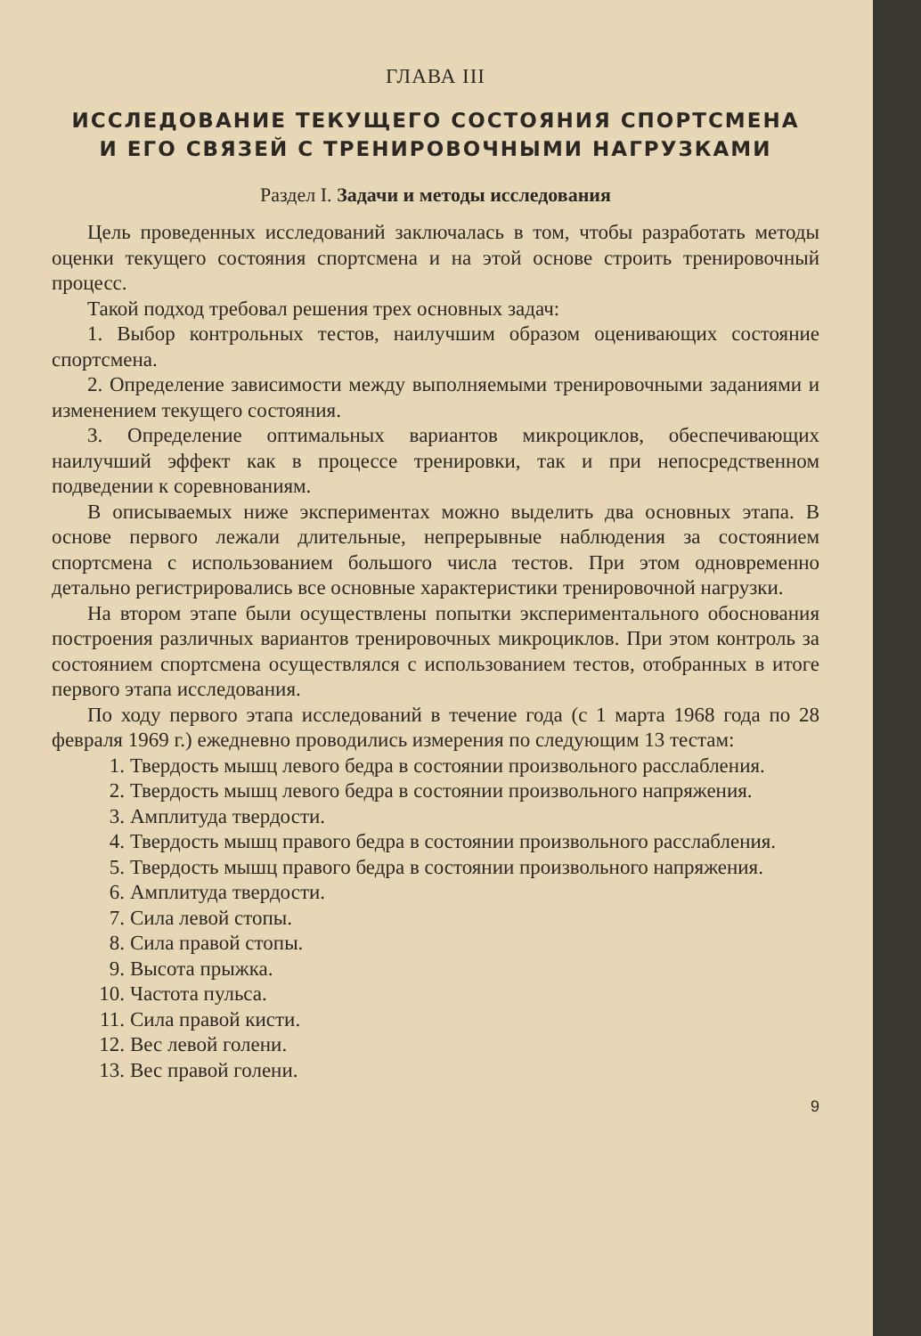ГЛАВА III
ИССЛЕДОВАНИЕ ТЕКУЩЕГО СОСТОЯНИЯ СПОРТСМЕНА
И ЕГО СВЯЗЕЙ С ТРЕНИРОВОЧНЫМИ НАГРУЗКАМИ
Раздел I. Задачи и методы исследования
Цель проведенных исследований заключалась в том, чтобы разработать методы оценки текущего состояния спортсмена и на этой основе строить тренировочный процесс.
Такой подход требовал решения трех основных задач:
1. Выбор контрольных тестов, наилучшим образом оценивающих состояние спортсмена.
2. Определение зависимости между выполняемыми тренировочными заданиями и изменением текущего состояния.
3. Определение оптимальных вариантов микроциклов, обеспечивающих наилучший эффект как в процессе тренировки, так и при непосредственном подведении к соревнованиям.
В описываемых ниже экспериментах можно выделить два основных этапа. В основе первого лежали длительные, непрерывные наблюдения за состоянием спортсмена с использованием большого числа тестов. При этом одновременно детально регистрировались все основные характеристики тренировочной нагрузки.
На втором этапе были осуществлены попытки экспериментального обоснования построения различных вариантов тренировочных микроциклов. При этом контроль за состоянием спортсмена осуществлялся с использованием тестов, отобранных в итоге первого этапа исследования.
По ходу первого этапа исследований в течение года (с 1 марта 1968 года по 28 февраля 1969 г.) ежедневно проводились измерения по следующим 13 тестам:
1. Твердость мышц левого бедра в состоянии произвольного расслабления.
2. Твердость мышц левого бедра в состоянии произвольного напряжения.
3. Амплитуда твердости.
4. Твердость мышц правого бедра в состоянии произвольного расслабления.
5. Твердость мышц правого бедра в состоянии произвольного напряжения.
6. Амплитуда твердости.
7. Сила левой стопы.
8. Сила правой стопы.
9. Высота прыжка.
10. Частота пульса.
11. Сила правой кисти.
12. Вес левой голени.
13. Вес правой голени.
9